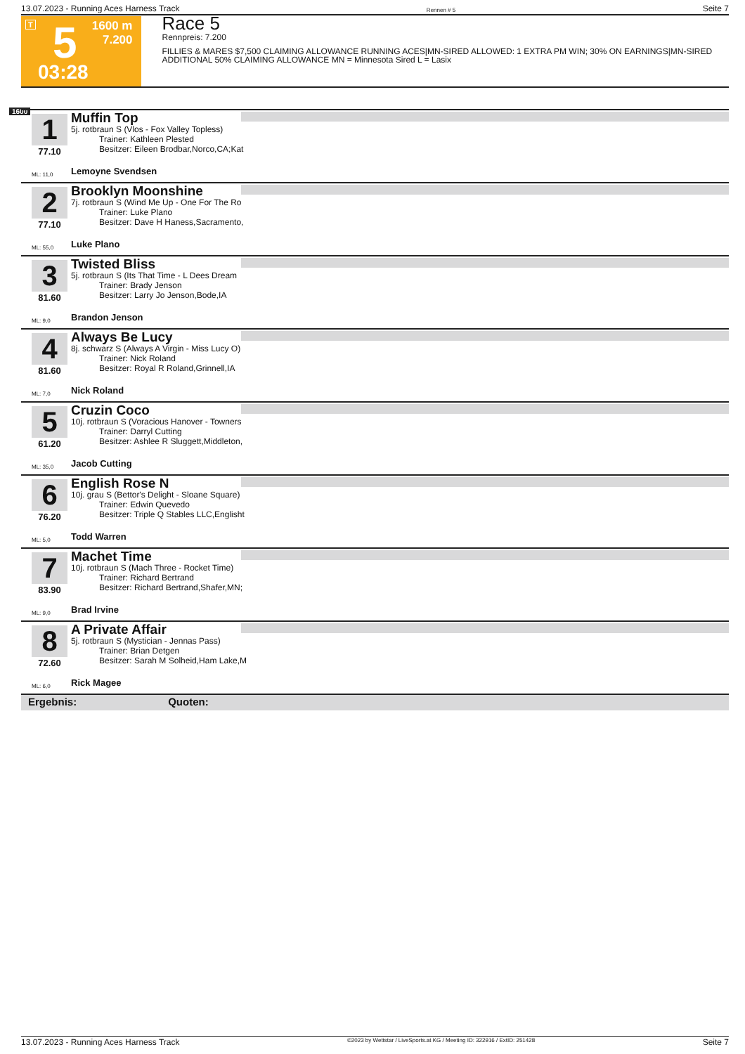13.07.2023 - Running Aces Harness Track Rennen # 5 Seite 7
T 5 1600 m
7.200
03:28
Race 5
Rennpreis: 7.200
FILLIES & MARES $7,500 CLAIMING ALLOWANCE RUNNING ACES|MN-SIRED ALLOWED: 1 EXTRA PM WIN; 30% ON EARNINGS|MN-SIRED ADDITIONAL 50% CLAIMING ALLOWANCE MN = Minnesota Sired L = Lasix
1600
1
77.10
ML: 11,0
Muffin Top
5j. rotbraun S (Vlos - Fox Valley Topless)
Trainer: Kathleen Plested
Besitzer: Eileen Brodbar,Norco,CA;Kat
Lemoyne Svendsen
2
77.10
ML: 55,0
Brooklyn Moonshine
7j. rotbraun S (Wind Me Up - One For The Ro
Trainer: Luke Plano
Besitzer: Dave H Haness,Sacramento,
Luke Plano
3
81.60
ML: 9,0
Twisted Bliss
5j. rotbraun S (Its That Time - L Dees Dream
Trainer: Brady Jenson
Besitzer: Larry Jo Jenson,Bode,IA
Brandon Jenson
4
81.60
ML: 7,0
Always Be Lucy
8j. schwarz S (Always A Virgin - Miss Lucy O)
Trainer: Nick Roland
Besitzer: Royal R Roland,Grinnell,IA
Nick Roland
5
61.20
ML: 35,0
Cruzin Coco
10j. rotbraun S (Voracious Hanover - Towners
Trainer: Darryl Cutting
Besitzer: Ashlee R Sluggett,Middleton,
Jacob Cutting
6
76.20
ML: 5,0
English Rose N
10j. grau S (Bettor's Delight - Sloane Square)
Trainer: Edwin Quevedo
Besitzer: Triple Q Stables LLC,Englisht
Todd Warren
7
83.90
ML: 9,0
Machet Time
10j. rotbraun S (Mach Three - Rocket Time)
Trainer: Richard Bertrand
Besitzer: Richard Bertrand,Shafer,MN;
Brad Irvine
8
72.60
ML: 6,0
A Private Affair
5j. rotbraun S (Mystician - Jennas Pass)
Trainer: Brian Detgen
Besitzer: Sarah M Solheid,Ham Lake,M
Rick Magee
Ergebnis: Quoten:
13.07.2023 - Running Aces Harness Track ©2023 by Wettstar / LiveSports.at KG / Meeting ID: 322916 / ExtID: 251428 Seite 7